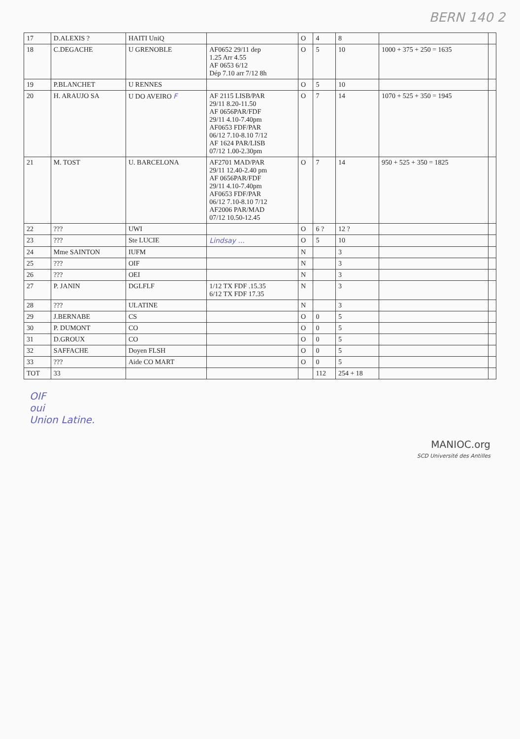BERN 140 2
| 17 | D.ALEXIS ? | HAITI UniQ | | O | 4 | 8 | | |
| 18 | C.DEGACHE | U GRENOBLE | AF0652 29/11 dep 1.25 Arr 4.55 AF 0653 6/12 Dép 7.10 arr 7/12 8h | O | 5 | 10 | 1000 + 375 + 250 = 1635 | |
| 19 | P.BLANCHET | U RENNES | | O | 5 | 10 | | |
| 20 | H. ARAUJO SA | U DO AVEIRO F | AF 2115 LISB/PAR 29/11 8.20-11.50 AF 0656PAR/FDF 29/11 4.10-7.40pm AF0653 FDF/PAR 06/12 7.10-8.10 7/12 AF 1624 PAR/LISB 07/12 1.00-2.30pm | O | 7 | 14 | 1070 + 525 + 350 = 1945 | |
| 21 | M. TOST | U. BARCELONA | AF2701 MAD/PAR 29/11 12.40-2.40 pm AF 0656PAR/FDF 29/11 4.10-7.40pm AF0653 FDF/PAR 06/12 7.10-8.10 7/12 AF2006 PAR/MAD 07/12 10.50-12.45 | O | 7 | 14 | 950 + 525 + 350 = 1825 | |
| 22 | ??? | UWI | | O | 6 ? | 12 ? | | |
| 23 | ??? | Ste LUCIE | Lindsay ... | O | 5 | 10 | | |
| 24 | Mme SAINTON | IUFM | | N | | 3 | | |
| 25 | ??? | OIF | | N | | 3 | | |
| 26 | ??? | OEI | | N | | 3 | | |
| 27 | P. JANIN | DGLFLF | 1/12 TX FDF .15.35 6/12 TX FDF 17.35 | N | | 3 | | |
| 28 | ??? | ULATINE | | N | | 3 | | |
| 29 | J.BERNABE | CS | | O | 0 | 5 | | |
| 30 | P. DUMONT | CO | | O | 0 | 5 | | |
| 31 | D.GROUX | CO | | O | 0 | 5 | | |
| 32 | SAFFACHE | Doyen FLSH | | O | 0 | 5 | | |
| 33 | ??? | Aide CO MART | | O | 0 | 5 | | |
| TOT | 33 | | | | 112 | 254 + 18 | | |
OIF
oui
Union Latine.
MANIOC.org
SCD Université des Antilles